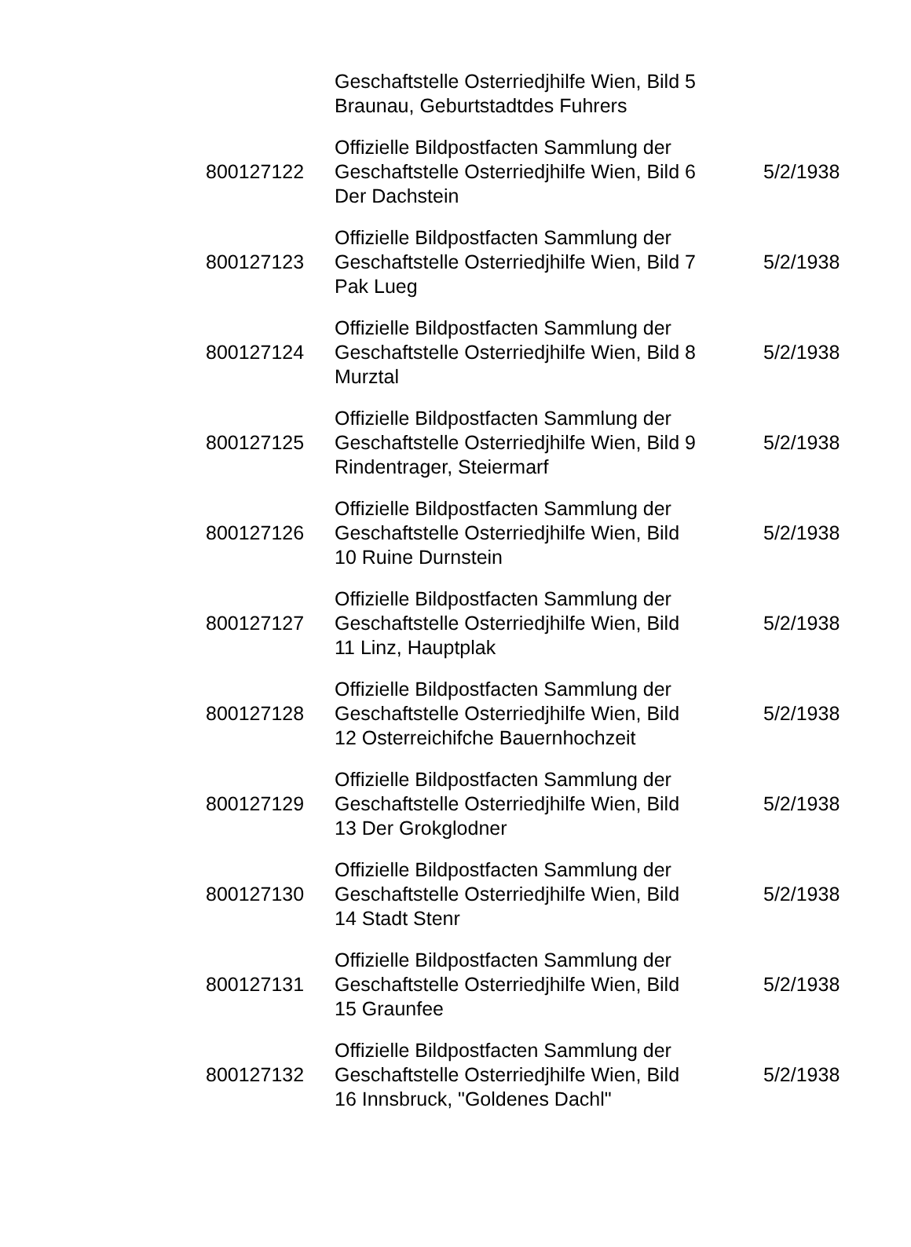| | Geschaftstelle Osterriedjhilfe Wien, Bild 5 Braunau, Geburtstadtdes Fuhrers | |
| 800127122 | Offizielle Bildpostfacten Sammlung der Geschaftstelle Osterriedjhilfe Wien, Bild 6 Der Dachstein | 5/2/1938 |
| 800127123 | Offizielle Bildpostfacten Sammlung der Geschaftstelle Osterriedjhilfe Wien, Bild 7 Pak Lueg | 5/2/1938 |
| 800127124 | Offizielle Bildpostfacten Sammlung der Geschaftstelle Osterriedjhilfe Wien, Bild 8 Murztal | 5/2/1938 |
| 800127125 | Offizielle Bildpostfacten Sammlung der Geschaftstelle Osterriedjhilfe Wien, Bild 9 Rindentrager, Steiermarf | 5/2/1938 |
| 800127126 | Offizielle Bildpostfacten Sammlung der Geschaftstelle Osterriedjhilfe Wien, Bild 10 Ruine Durnstein | 5/2/1938 |
| 800127127 | Offizielle Bildpostfacten Sammlung der Geschaftstelle Osterriedjhilfe Wien, Bild 11 Linz, Hauptplak | 5/2/1938 |
| 800127128 | Offizielle Bildpostfacten Sammlung der Geschaftstelle Osterriedjhilfe Wien, Bild 12 Osterreichifche Bauernhochzeit | 5/2/1938 |
| 800127129 | Offizielle Bildpostfacten Sammlung der Geschaftstelle Osterriedjhilfe Wien, Bild 13 Der Grokglodner | 5/2/1938 |
| 800127130 | Offizielle Bildpostfacten Sammlung der Geschaftstelle Osterriedjhilfe Wien, Bild 14 Stadt Stenr | 5/2/1938 |
| 800127131 | Offizielle Bildpostfacten Sammlung der Geschaftstelle Osterriedjhilfe Wien, Bild 15 Graunfee | 5/2/1938 |
| 800127132 | Offizielle Bildpostfacten Sammlung der Geschaftstelle Osterriedjhilfe Wien, Bild 16 Innsbruck, "Goldenes Dachl" | 5/2/1938 |